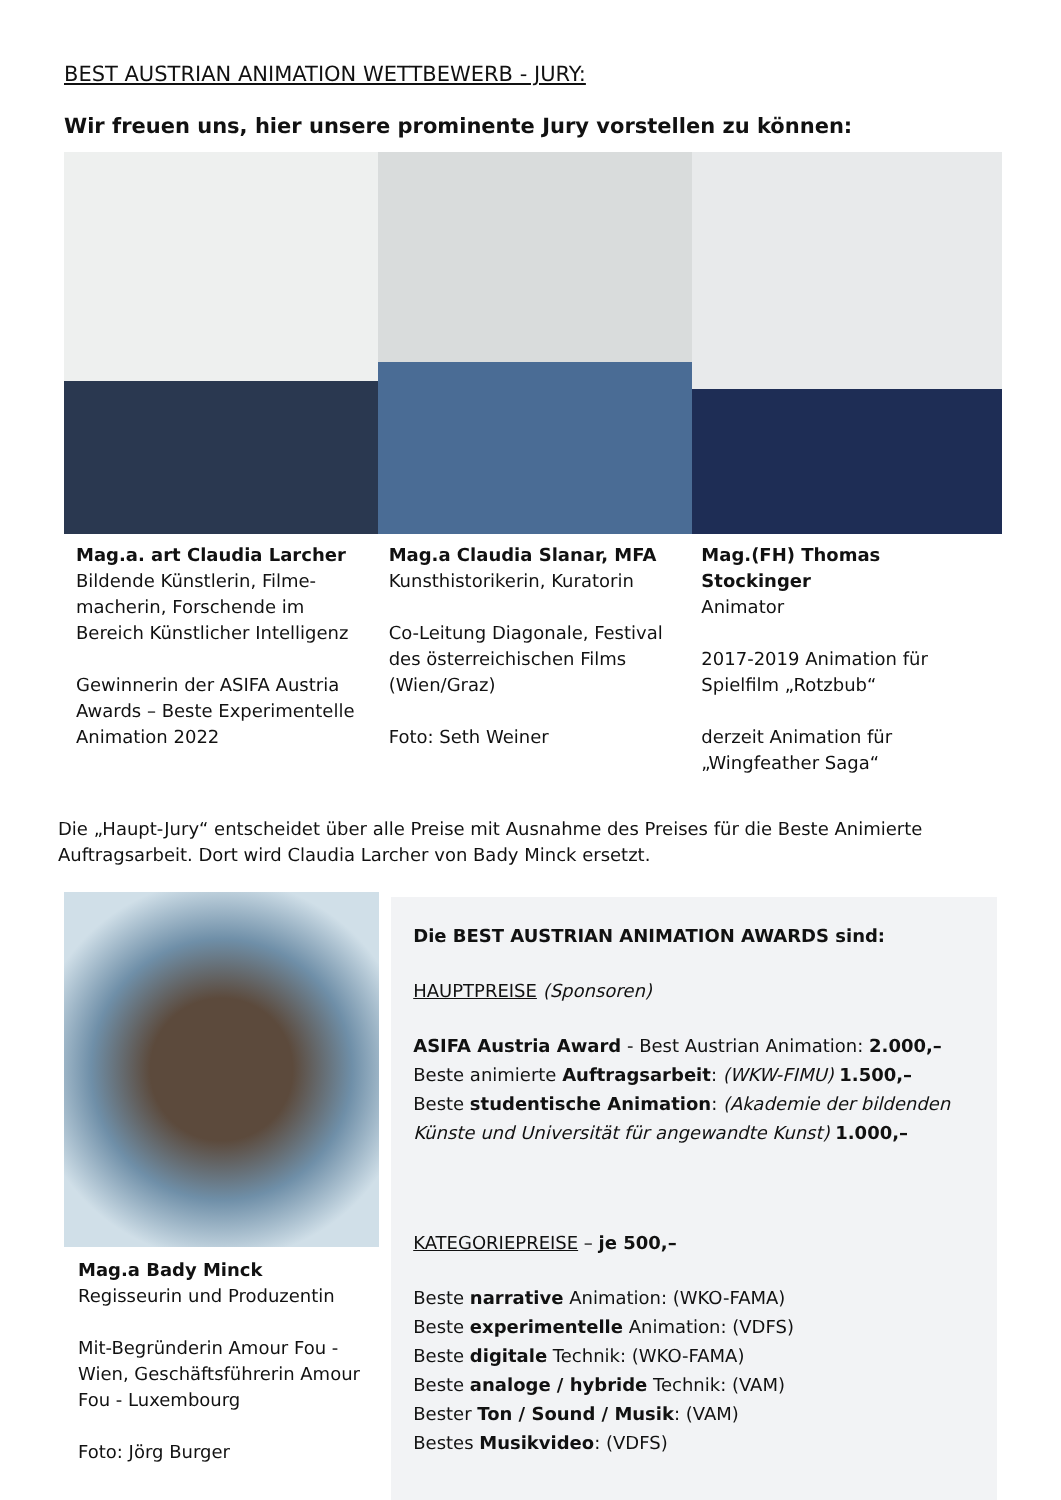BEST AUSTRIAN ANIMATION WETTBEWERB - JURY:
Wir freuen uns, hier unsere prominente Jury vorstellen zu können:
Mag.a. art Claudia Larcher
Bildende Künstlerin, Filme-macherin, Forschende im Bereich Künstlicher Intelligenz
Gewinnerin der ASIFA Austria Awards – Beste Experimentelle Animation 2022
Mag.a Claudia Slanar, MFA
Kunsthistorikerin, Kuratorin
Co-Leitung Diagonale, Festival des österreichischen Films (Wien/Graz)
Foto: Seth Weiner
Mag.(FH) Thomas Stockinger
Animator
2017-2019 Animation für Spielfilm „Rotzbub“
derzeit Animation für „Wingfeather Saga“
Die „Haupt-Jury“ entscheidet über alle Preise mit Ausnahme des Preises für die Beste Animierte Auftragsarbeit. Dort wird Claudia Larcher von Bady Minck ersetzt.
Mag.a Bady Minck
Regisseurin und Produzentin
Mit-Begründerin Amour Fou - Wien, Geschäftsführerin Amour Fou - Luxembourg
Foto: Jörg Burger
Die BEST AUSTRIAN ANIMATION AWARDS sind:
HAUPTPREISE (Sponsoren)
ASIFA Austria Award - Best Austrian Animation: 2.000,–
Beste animierte Auftragsarbeit: (WKW-FIMU) 1.500,–
Beste studentische Animation: (Akademie der bildenden Künste und Universität für angewandte Kunst) 1.000,–
KATEGORIEPREISE – je 500,–
Beste narrative Animation: (WKO-FAMA)
Beste experimentelle Animation: (VDFS)
Beste digitale Technik: (WKO-FAMA)
Beste analoge / hybride Technik: (VAM)
Bester Ton / Sound / Musik: (VAM)
Bestes Musikvideo: (VDFS)